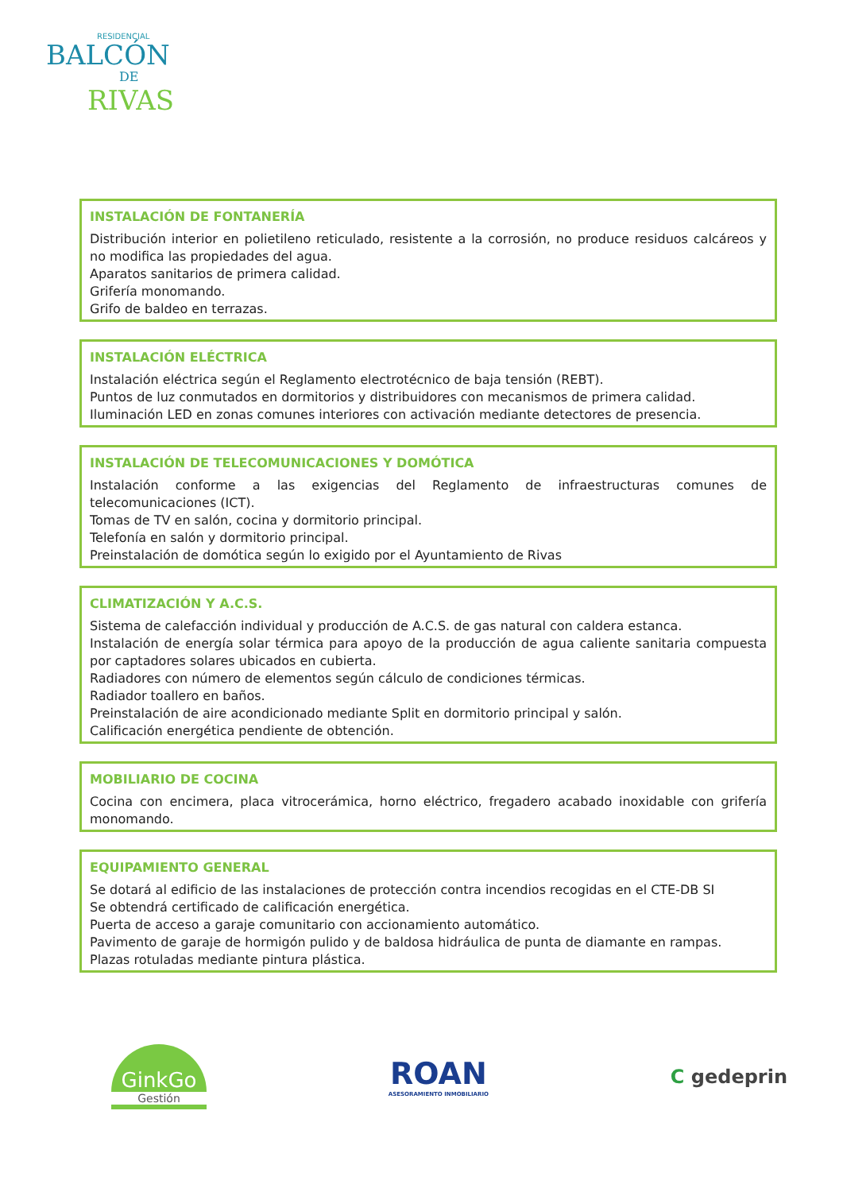RESIDENCIAL
BALCÓN
DE
RIVAS
INSTALACIÓN DE FONTANERÍA
Distribución interior en polietileno reticulado, resistente a la corrosión, no produce residuos calcáreos y no modifica las propiedades del agua.
Aparatos sanitarios de primera calidad.
Grifería monomando.
Grifo de baldeo en terrazas.
INSTALACIÓN ELÉCTRICA
Instalación eléctrica según el Reglamento electrotécnico de baja tensión (REBT).
Puntos de luz conmutados en dormitorios y distribuidores con mecanismos de primera calidad.
Iluminación LED en zonas comunes interiores con activación mediante detectores de presencia.
INSTALACIÓN DE TELECOMUNICACIONES Y DOMÓTICA
Instalación conforme a las exigencias del Reglamento de infraestructuras comunes de telecomunicaciones (ICT).
Tomas de TV en salón, cocina y dormitorio principal.
Telefonía en salón y dormitorio principal.
Preinstalación de domótica según lo exigido por el Ayuntamiento de Rivas
CLIMATIZACIÓN Y A.C.S.
Sistema de calefacción individual y producción de A.C.S. de gas natural con caldera estanca.
Instalación de energía solar térmica para apoyo de la producción de agua caliente sanitaria compuesta por captadores solares ubicados en cubierta.
Radiadores con número de elementos según cálculo de condiciones térmicas.
Radiador toallero en baños.
Preinstalación de aire acondicionado mediante Split en dormitorio principal y salón.
Calificación energética pendiente de obtención.
MOBILIARIO DE COCINA
Cocina con encimera, placa vitrocerámica, horno eléctrico, fregadero acabado inoxidable con grifería monomando.
EQUIPAMIENTO GENERAL
Se dotará al edificio de las instalaciones de protección contra incendios recogidas en el CTE-DB SI
Se obtendrá certificado de calificación energética.
Puerta de acceso a garaje comunitario con accionamiento automático.
Pavimento de garaje de hormigón pulido y de baldosa hidráulica de punta de diamante en rampas.
Plazas rotuladas mediante pintura plástica.
GinkGo
Gestión
ROAN
ASESORAMIENTO INMOBILIARIO
C gedeprin